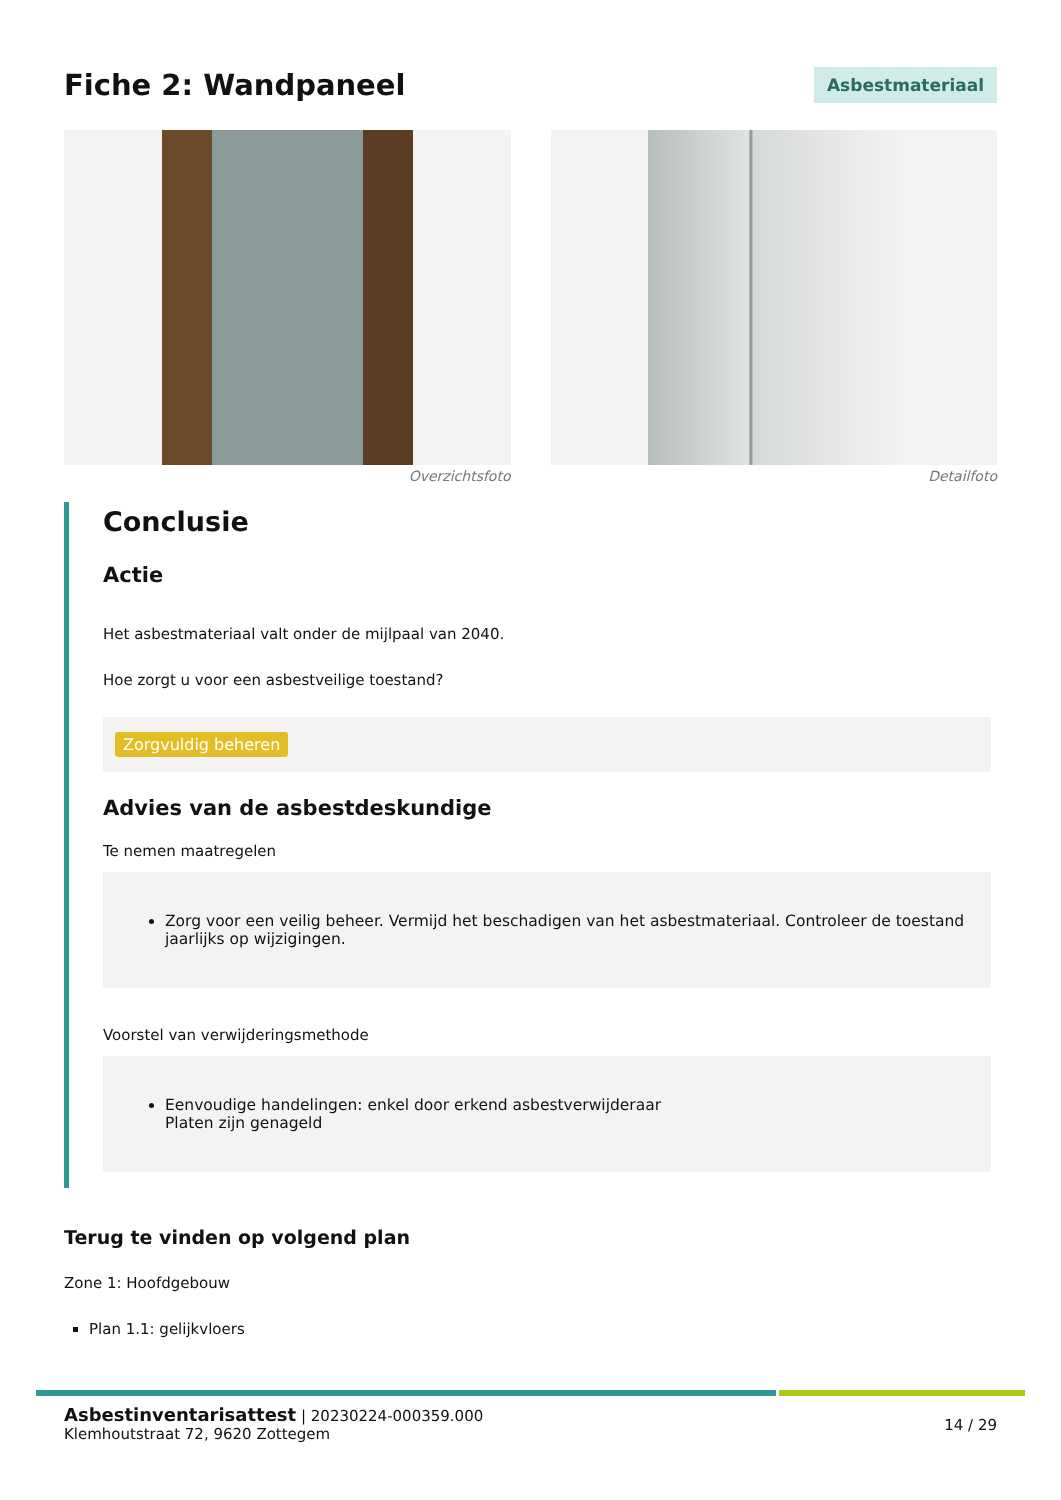Fiche 2: Wandpaneel
Asbestmateriaal
Overzichtsfoto Detailfoto
Conclusie
Actie
Het asbestmateriaal valt onder de mijlpaal van 2040.
Hoe zorgt u voor een asbestveilige toestand?
Zorgvuldig beheren
Advies van de asbestdeskundige
Te nemen maatregelen
Zorg voor een veilig beheer. Vermijd het beschadigen van het asbestmateriaal. Controleer de toestand jaarlijks op wijzigingen.
Voorstel van verwijderingsmethode
Eenvoudige handelingen: enkel door erkend asbestverwijderaar
Platen zijn genageld
Terug te vinden op volgend plan
Zone 1: Hoofdgebouw
Plan 1.1: gelijkvloers
Asbestinventarisattest | 20230224-000359.000
Klemhoutstraat 72, 9620 Zottegem
14 / 29